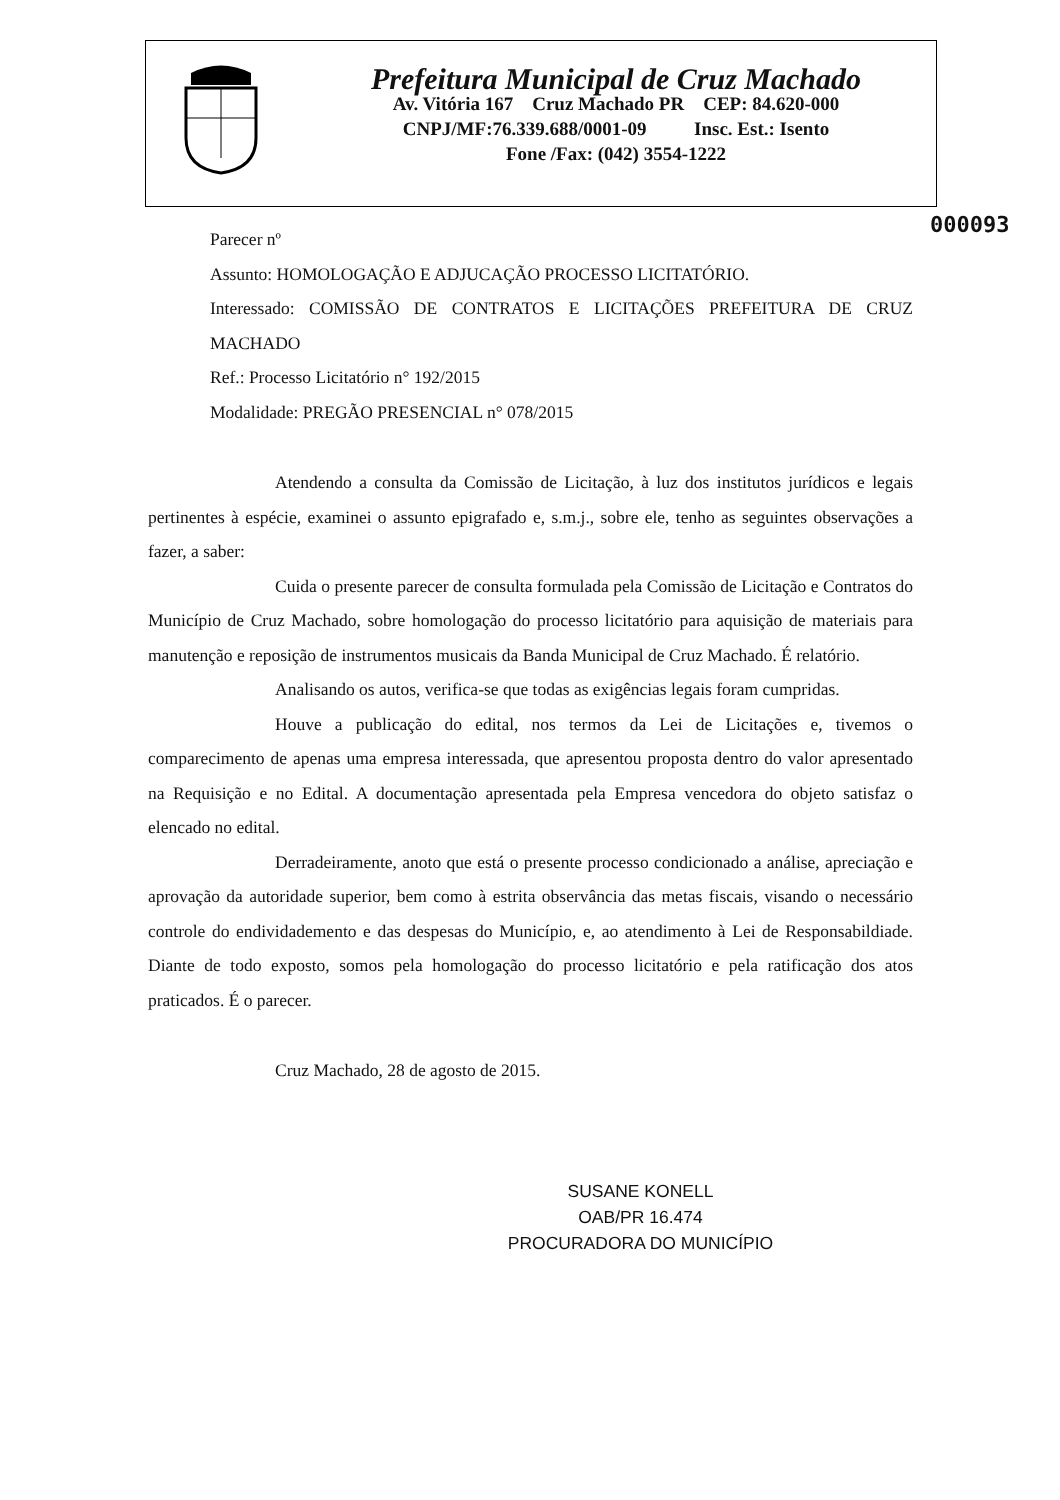Prefeitura Municipal de Cruz Machado
Av. Vitória 167 Cruz Machado PR CEP: 84.620-000
CNPJ/MF:76.339.688/0001-09 Insc. Est.: Isento
Fone /Fax: (042) 3554-1222
000093
Parecer nº
Assunto: HOMOLOGAÇÃO E ADJUCAÇÃO PROCESSO LICITATÓRIO.
Interessado: COMISSÃO DE CONTRATOS E LICITAÇÕES PREFEITURA DE CRUZ MACHADO
Ref.: Processo Licitatório n° 192/2015
Modalidade: PREGÃO PRESENCIAL n° 078/2015
Atendendo a consulta da Comissão de Licitação, à luz dos institutos jurídicos e legais pertinentes à espécie, examinei o assunto epigrafado e, s.m.j., sobre ele, tenho as seguintes observações a fazer, a saber:
Cuida o presente parecer de consulta formulada pela Comissão de Licitação e Contratos do Município de Cruz Machado, sobre homologação do processo licitatório para aquisição de materiais para manutenção e reposição de instrumentos musicais da Banda Municipal de Cruz Machado. É relatório.
Analisando os autos, verifica-se que todas as exigências legais foram cumpridas.
Houve a publicação do edital, nos termos da Lei de Licitações e, tivemos o comparecimento de apenas uma empresa interessada, que apresentou proposta dentro do valor apresentado na Requisição e no Edital. A documentação apresentada pela Empresa vencedora do objeto satisfaz o elencado no edital.
Derradeiramente, anoto que está o presente processo condicionado a análise, apreciação e aprovação da autoridade superior, bem como à estrita observância das metas fiscais, visando o necessário controle do endividademento e das despesas do Município, e, ao atendimento à Lei de Responsabildiade. Diante de todo exposto, somos pela homologação do processo licitatório e pela ratificação dos atos praticados. É o parecer.
Cruz Machado, 28 de agosto de 2015.
SUSANE KONELL
OAB/PR 16.474
PROCURADORA DO MUNICÍPIO